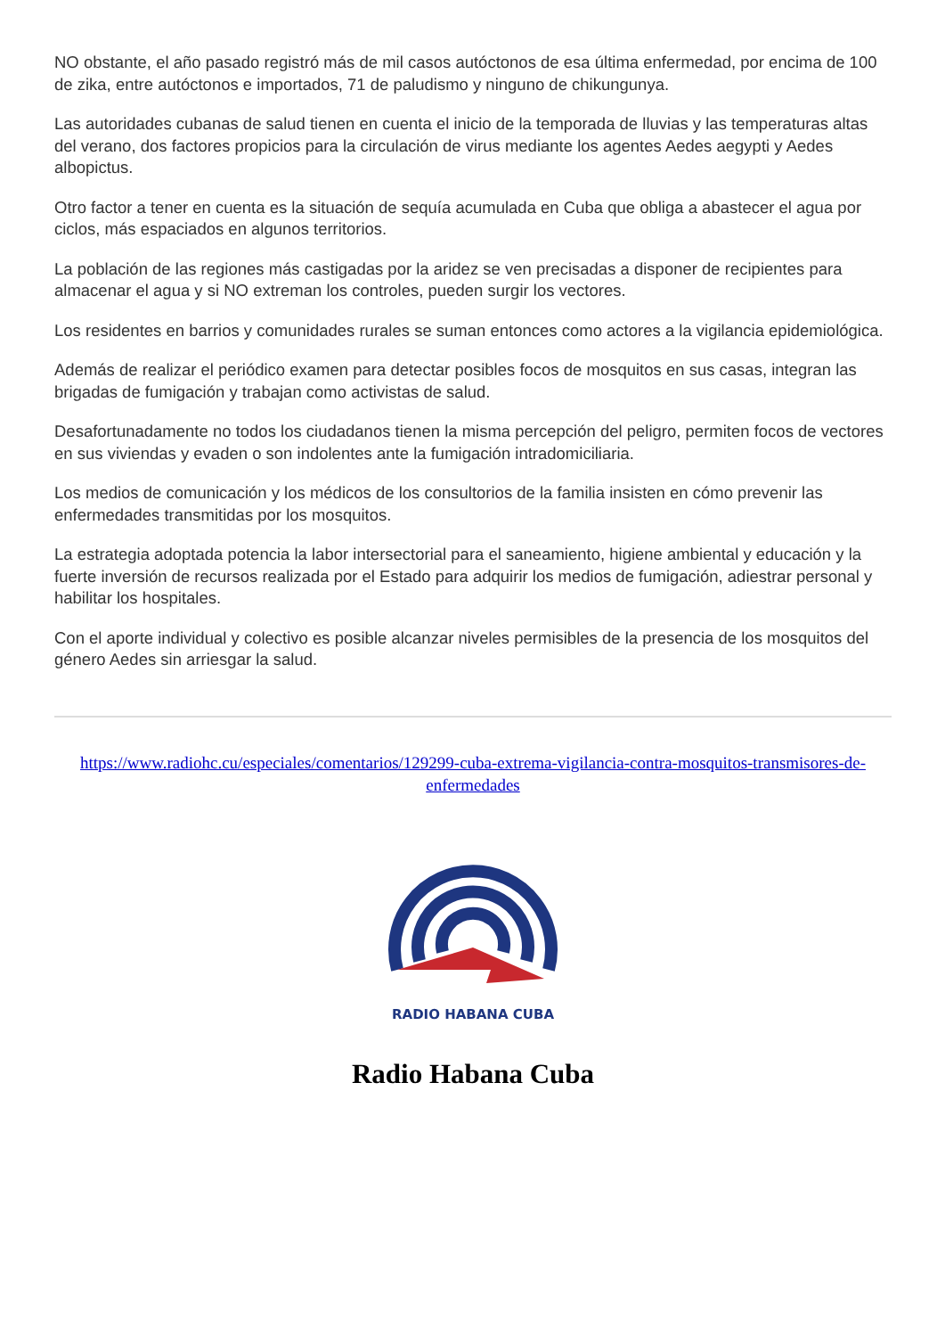NO obstante, el año pasado registró más de mil casos autóctonos de esa última enfermedad, por encima de 100 de zika, entre autóctonos e importados, 71 de paludismo y ninguno de chikungunya.
Las autoridades cubanas de salud tienen en cuenta el inicio de la temporada de lluvias y las temperaturas altas del verano, dos factores propicios para la circulación de virus mediante los agentes Aedes aegypti y Aedes albopictus.
Otro factor a tener en cuenta es la situación de sequía acumulada en Cuba que obliga a abastecer el agua por ciclos, más espaciados en algunos territorios.
La población de las regiones más castigadas por la aridez se ven precisadas a disponer de recipientes para almacenar el agua y si NO extreman los controles, pueden surgir los vectores.
Los residentes en barrios y comunidades rurales se suman entonces como actores a la vigilancia epidemiológica.
Además de realizar el periódico examen para detectar posibles focos de mosquitos en sus casas, integran las brigadas de fumigación y trabajan como activistas de salud.
Desafortunadamente no todos los ciudadanos tienen la misma percepción del peligro, permiten focos de vectores en sus viviendas y evaden o son indolentes ante la fumigación intradomiciliaria.
Los medios de comunicación y los médicos de los consultorios de la familia insisten en cómo prevenir las enfermedades transmitidas por los mosquitos.
La estrategia adoptada potencia la labor intersectorial para el saneamiento, higiene ambiental y educación y la fuerte inversión de recursos realizada por el Estado para adquirir los medios de fumigación, adiestrar personal y habilitar los hospitales.
Con el aporte individual y colectivo es posible alcanzar niveles permisibles de la presencia de los mosquitos del género Aedes sin arriesgar la salud.
https://www.radiohc.cu/especiales/comentarios/129299-cuba-extrema-vigilancia-contra-mosquitos-transmisores-de-enfermedades
RADIO HABANA CUBA
Radio Habana Cuba